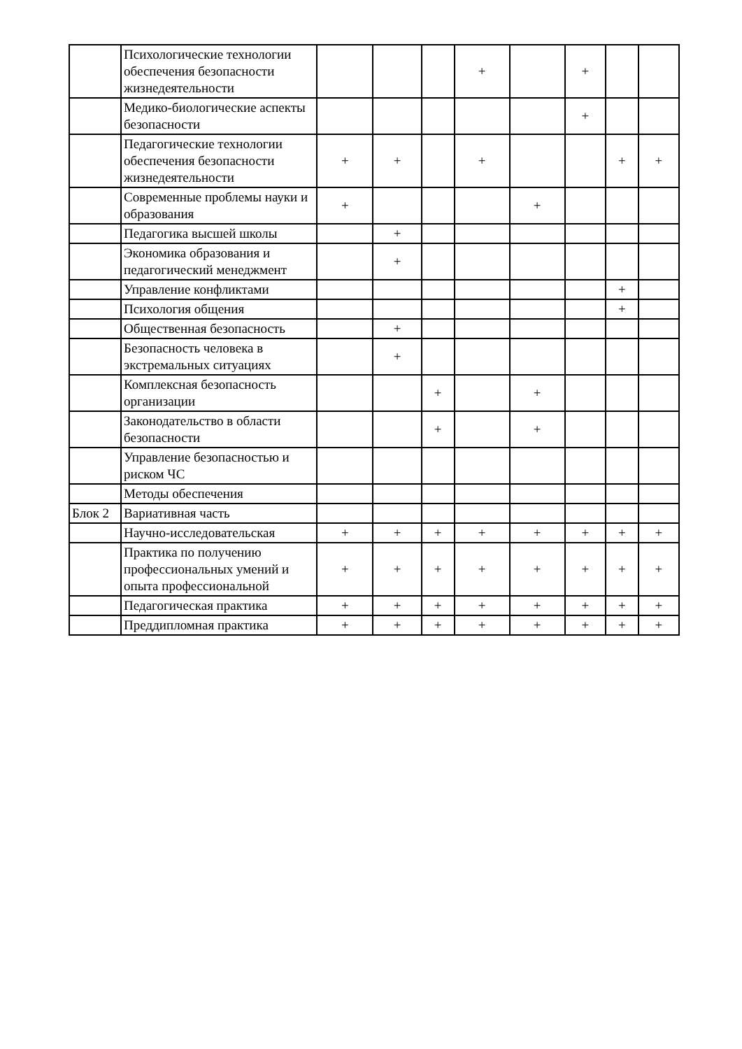| | Психологические технологии обеспечения безопасности жизнедеятельности | | | | + | | + | | |
| | Медико-биологические аспекты безопасности | | | | | | + | | |
| | Педагогические технологии обеспечения безопасности жизнедеятельности | + | + | | + | | | + | + |
| | Современные проблемы науки и образования | + | | | | + | | | |
| | Педагогика высшей школы | | + | | | | | | |
| | Экономика образования и педагогический менеджмент | | + | | | | | | |
| | Управление конфликтами | | | | | | | + | |
| | Психология общения | | | | | | | + | |
| | Общественная безопасность | | + | | | | | | |
| | Безопасность человека в экстремальных ситуациях | | + | | | | | | |
| | Комплексная безопасность организации | | | + | | + | | | |
| | Законодательство в области безопасности | | | + | | + | | | |
| | Управление безопасностью и риском ЧС | | | | | | | | |
| | Методы обеспечения | | | | | | | | |
| Блок 2 | Вариативная часть | | | | | | | | |
| | Научно-исследовательская | + | + | + | + | + | + | + | + |
| | Практика по получению профессиональных умений и опыта профессиональной | + | + | + | + | + | + | + | + |
| | Педагогическая практика | + | + | + | + | + | + | + | + |
| | Преддипломная практика | + | + | + | + | + | + | + | + |